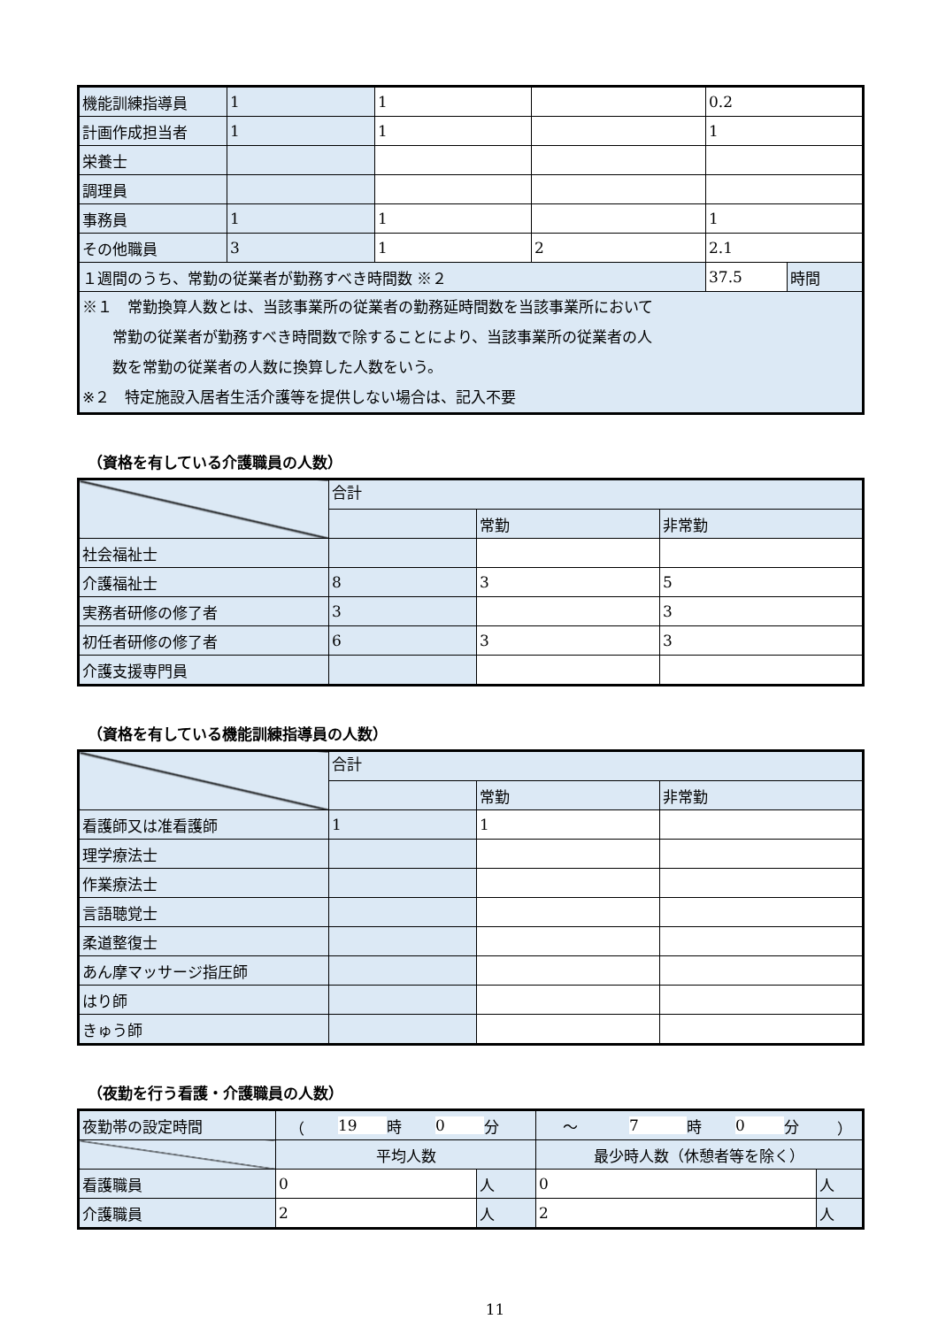| 機能訓練指導員 | 1 | 1 | | 0.2 | |
| 計画作成担当者 | 1 | 1 | | 1 | |
| 栄養士 | | | | | |
| 調理員 | | | | | |
| 事務員 | 1 | 1 | | 1 | |
| その他職員 | 3 | 1 | 2 | 2.1 | |
| １週間のうち、常勤の従業者が勤務すべき時間数 ※２ | | | | 37.5 | 時間 |
| ※１ 常勤換算人数とは、当該事業所の従業者の勤務延時間数を当該事業所において 常勤の従業者が勤務すべき時間数で除することにより、当該事業所の従業者の人 数を常勤の従業者の人数に換算した人数をいう。 ※２ 特定施設入居者生活介護等を提供しない場合は、記入不要 | | | | | |
（資格を有している介護職員の人数）
| | 合計 | | |
| | | 常勤 | 非常勤 |
| 社会福祉士 | | | |
| 介護福祉士 | 8 | 3 | 5 |
| 実務者研修の修了者 | 3 | | 3 |
| 初任者研修の修了者 | 6 | 3 | 3 |
| 介護支援専門員 | | | |
（資格を有している機能訓練指導員の人数）
| | 合計 | | |
| | | 常勤 | 非常勤 |
| 看護師又は准看護師 | 1 | 1 | |
| 理学療法士 | | | |
| 作業療法士 | | | |
| 言語聴覚士 | | | |
| 柔道整復士 | | | |
| あん摩マッサージ指圧師 | | | |
| はり師 | | | |
| きゅう師 | | | |
（夜勤を行う看護・介護職員の人数）
| 夜勤帯の設定時間 | （ 19 時 0 分 | | ～ 7 時 0 分 ） | |
| | 平均人数 | | 最少時人数（休憩者等を除く） | |
| 看護職員 | 0 | 人 | 0 | 人 |
| 介護職員 | 2 | 人 | 2 | 人 |
11